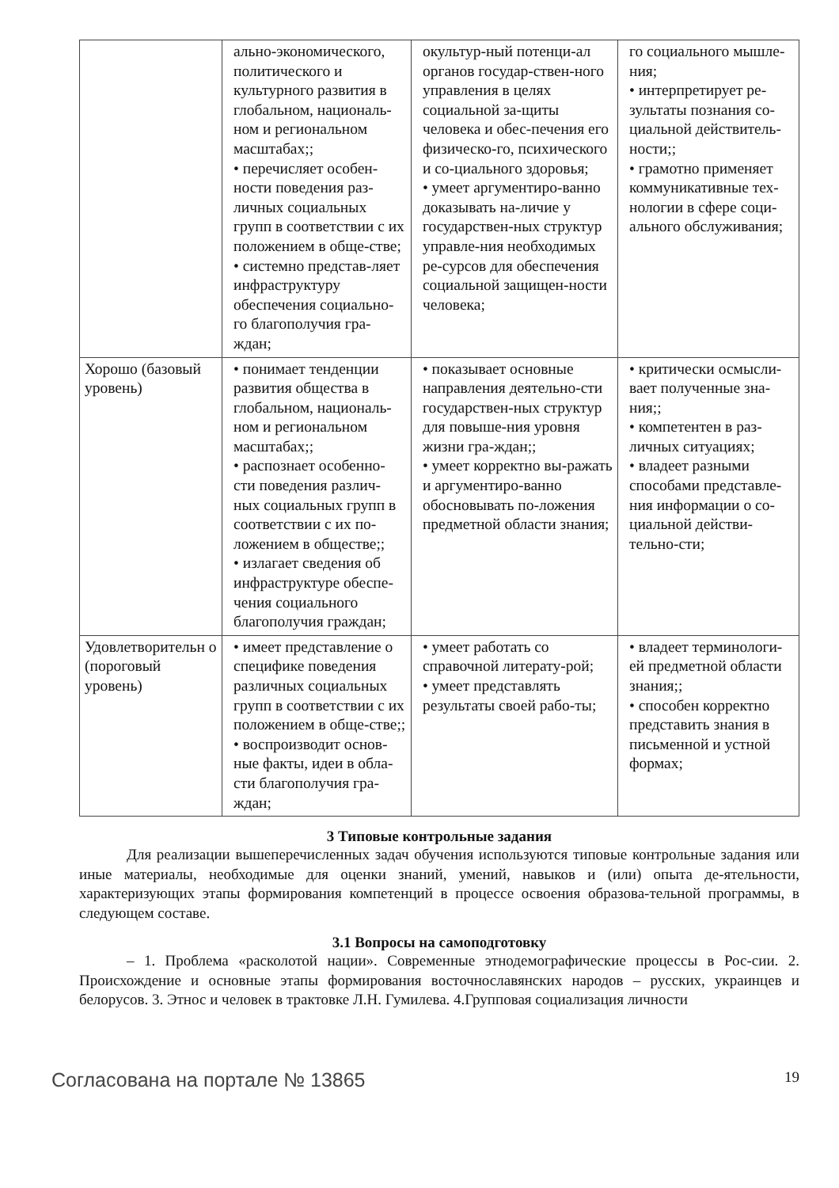| | ально-экономического, политического и культурного развития в глобальном, националь-ном и региональном масштабах;; • перечисляет особен-ности поведения раз-личных социальных групп в соответствии с их положением в обще-стве; • системно представ-ляет инфраструктуру обеспечения социально-го благополучия гра-ждан; | окультур-ный потенци-ал органов государ-ствен-ного управления в целях социальной за-щиты человека и обес-печения его физическо-го, психического и со-циального здоровья; • умеет аргументиро-ванно доказывать на-личие у государствен-ных структур управле-ния необходимых ре-сурсов для обеспечения социальной защищен-ности человека; | го социального мышле-ния; • интерпретирует ре-зультаты познания со-циальной действитель-ности;; • грамотно применяет коммуникативные тех-нологии в сфере соци-ального обслуживания; |
| Хорошо (базовый уровень) | • понимает тенденции развития общества в глобальном, националь-ном и региональном масштабах;; • распознает особенно-сти поведения различ-ных социальных групп в соответствии с их по-ложением в обществе;; • излагает сведения об инфраструктуре обеспе-чения социального благополучия граждан; | • показывает основные направления деятельно-сти государствен-ных структур для повыше-ния уровня жизни гра-ждан;; • умеет корректно вы-ражать и аргументиро-ванно обосновывать по-ложения предметной области знания; | • критически осмысли-вает полученные зна-ния;; • компетентен в раз-личных ситуациях; • владеет разными способами представле-ния информации о со-циальной действи-тельно-сти; |
| Удовлетворительн о (пороговый уровень) | • имеет представление о специфике поведения различных социальных групп в соответствии с их положением в обще-стве;; • воспроизводит основ-ные факты, идеи в обла-сти благополучия гра-ждан; | • умеет работать со справочной литерату-рой; • умеет представлять результаты своей рабо-ты; | • владеет терминологи-ей предметной области знания;; • способен корректно представить знания в письменной и устной формах; |
3 Типовые контрольные задания
Для реализации вышеперечисленных задач обучения используются типовые контрольные задания или иные материалы, необходимые для оценки знаний, умений, навыков и (или) опыта де-ятельности, характеризующих этапы формирования компетенций в процессе освоения образова-тельной программы, в следующем составе.
3.1 Вопросы на самоподготовку
– 1. Проблема «расколотой нации». Современные этнодемографические процессы в Рос-сии. 2. Происхождение и основные этапы формирования восточнославянских народов – русских, украинцев и белорусов. 3. Этнос и человек в трактовке Л.Н. Гумилева. 4.Групповая социализация личности
Согласована на портале № 13865 19